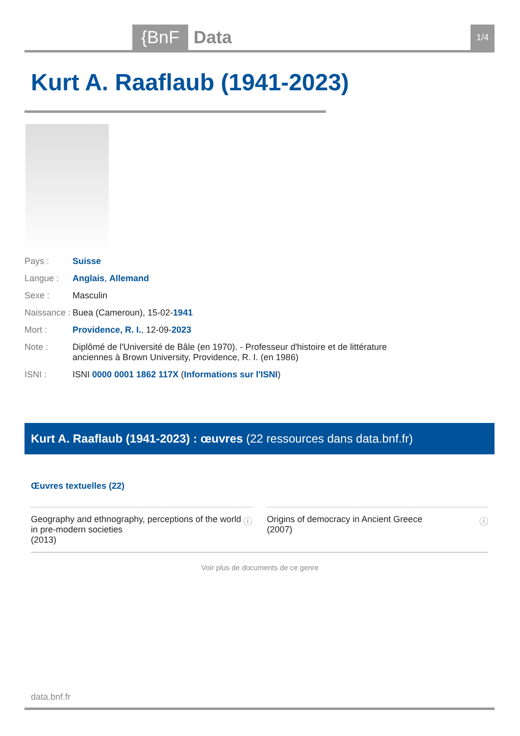{BnF Data 1/4
Kurt A. Raaflaub (1941-2023)
Pays : Suisse
Langue : Anglais, Allemand
Sexe : Masculin
Naissance : Buea (Cameroun), 15-02-1941
Mort : Providence, R. I., 12-09-2023
Note : Diplômé de l'Université de Bâle (en 1970). - Professeur d'histoire et de littérature anciennes à Brown University, Providence, R. I. (en 1986)
ISNI : ISNI 0000 0001 1862 117X (Informations sur l'ISNI)
Kurt A. Raaflaub (1941-2023) : œuvres (22 ressources dans data.bnf.fr)
Œuvres textuelles (22)
Geography and ethnography, perceptions of the world in pre-modern societies
(2013) ⓘ
Origins of democracy in Ancient Greece
(2007) ⓘ
Voir plus de documents de ce genre
data.bnf.fr